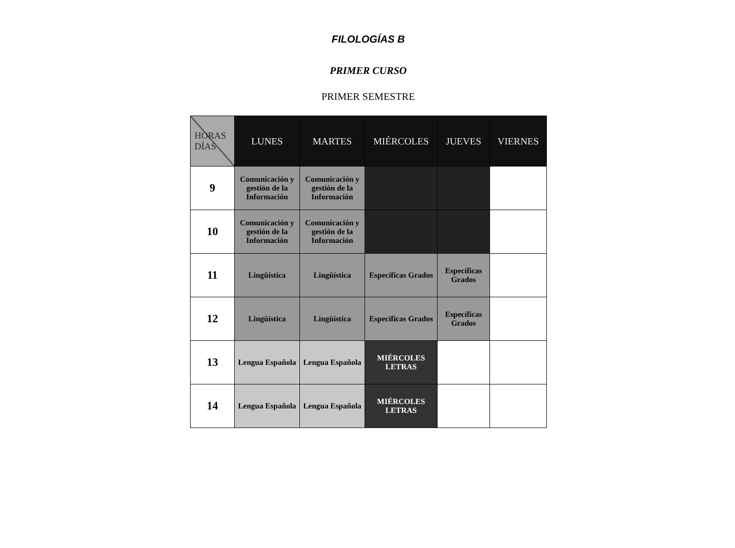FILOLOGÍAS B
PRIMER CURSO
PRIMER SEMESTRE
| HORAS DÍAS | LUNES | MARTES | MIÉRCOLES | JUEVES | VIERNES |
| --- | --- | --- | --- | --- | --- |
| 9 | Comunicación y gestión de la Información | Comunicación y gestión de la Información | | | |
| 10 | Comunicación y gestión de la Información | Comunicación y gestión de la Información | | | |
| 11 | Lingüística | Lingüística | Específicas Grados | Específicas Grados | |
| 12 | Lingüística | Lingüística | Específicas Grados | Específicas Grados | |
| 13 | Lengua Española | Lengua Española | MIÉRCOLES LETRAS | | |
| 14 | Lengua Española | Lengua Española | MIÉRCOLES LETRAS | | |